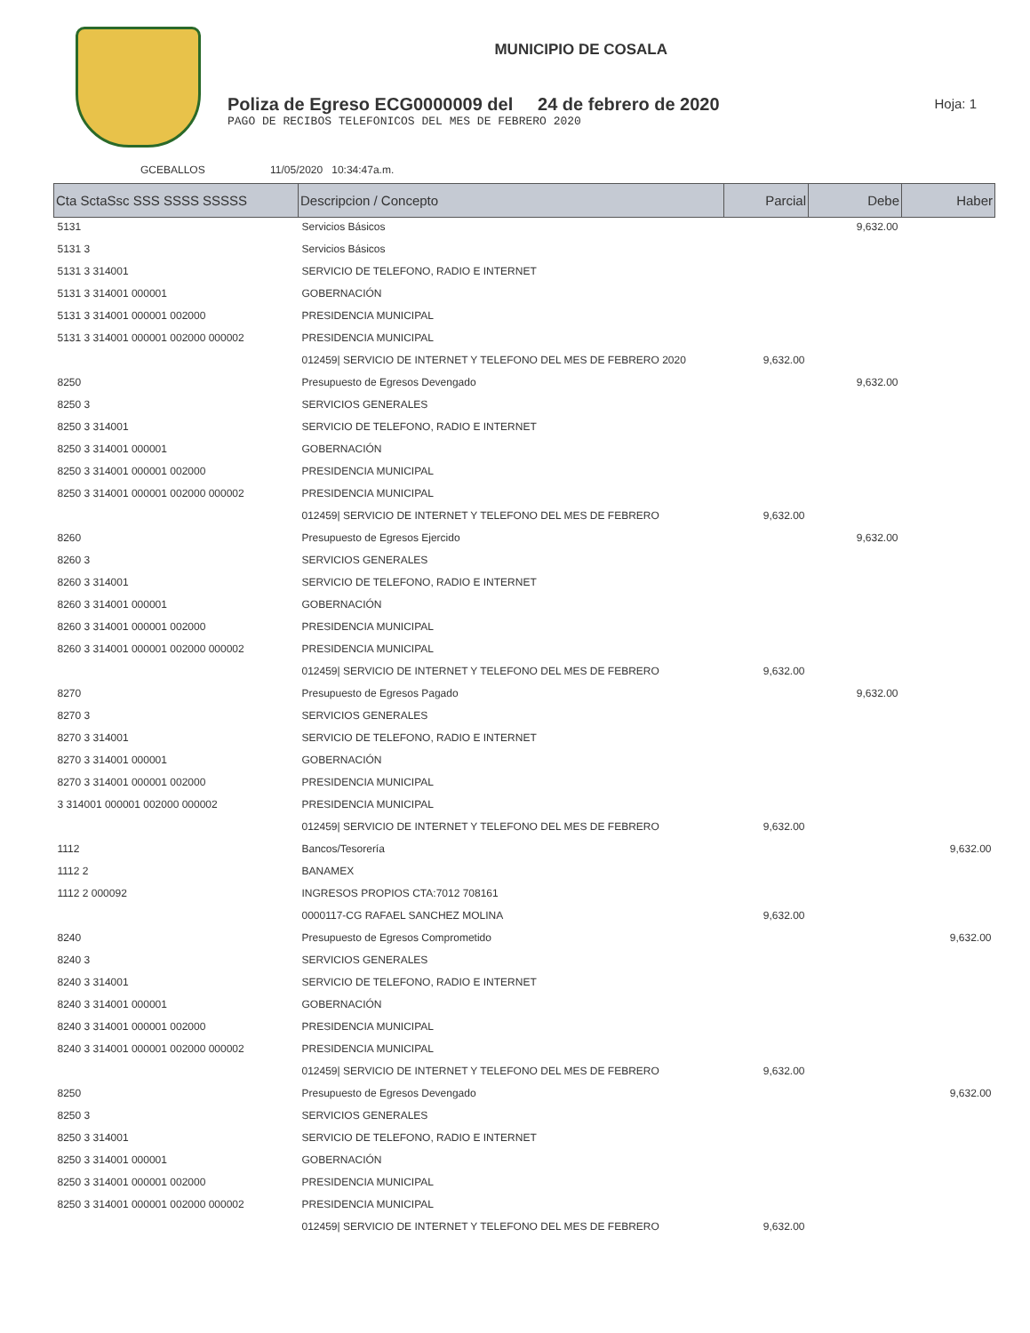MUNICIPIO DE COSALA
Poliza de Egreso ECG0000009 del 24 de febrero de 2020
PAGO DE RECIBOS TELEFONICOS DEL MES DE FEBRERO 2020
Hoja: 1
GCEBALLOS 11/05/2020 10:34:47a.m.
| Cta SctaSsc SSS SSSS SSSSS | Descripcion / Concepto | Parcial | Debe | Haber |
| --- | --- | --- | --- | --- |
| 5131 | Servicios Básicos | | 9,632.00 | |
| 5131 3 | Servicios Básicos | | | |
| 5131 3 314001 | SERVICIO DE TELEFONO, RADIO E INTERNET | | | |
| 5131 3 314001 000001 | GOBERNACIÓN | | | |
| 5131 3 314001 000001 002000 | PRESIDENCIA MUNICIPAL | | | |
| 5131 3 314001 000001 002000 000002 | PRESIDENCIA MUNICIPAL | | | |
| | 012459/ SERVICIO DE INTERNET Y TELEFONO DEL MES DE FEBRERO 2020 | 9,632.00 | | |
| 8250 | Presupuesto de Egresos Devengado | | 9,632.00 | |
| 8250 3 | SERVICIOS GENERALES | | | |
| 8250 3 314001 | SERVICIO DE TELEFONO, RADIO E INTERNET | | | |
| 8250 3 314001 000001 | GOBERNACIÓN | | | |
| 8250 3 314001 000001 002000 | PRESIDENCIA MUNICIPAL | | | |
| 8250 3 314001 000001 002000 000002 | PRESIDENCIA MUNICIPAL | | | |
| | 012459/ SERVICIO DE INTERNET Y TELEFONO DEL MES DE FEBRERO | 9,632.00 | | |
| 8260 | Presupuesto de Egresos Ejercido | | 9,632.00 | |
| 8260 3 | SERVICIOS GENERALES | | | |
| 8260 3 314001 | SERVICIO DE TELEFONO, RADIO E INTERNET | | | |
| 8260 3 314001 000001 | GOBERNACIÓN | | | |
| 8260 3 314001 000001 002000 | PRESIDENCIA MUNICIPAL | | | |
| 8260 3 314001 000001 002000 000002 | PRESIDENCIA MUNICIPAL | | | |
| | 012459/ SERVICIO DE INTERNET Y TELEFONO DEL MES DE FEBRERO | 9,632.00 | | |
| 8270 | Presupuesto de Egresos Pagado | | 9,632.00 | |
| 8270 3 | SERVICIOS GENERALES | | | |
| 8270 3 314001 | SERVICIO DE TELEFONO, RADIO E INTERNET | | | |
| 8270 3 314001 000001 | GOBERNACIÓN | | | |
| 8270 3 314001 000001 002000 | PRESIDENCIA MUNICIPAL | | | |
| 3 314001 000001 002000 000002 | PRESIDENCIA MUNICIPAL | | | |
| | 012459/ SERVICIO DE INTERNET Y TELEFONO DEL MES DE FEBRERO | 9,632.00 | | |
| 1112 | Bancos/Tesorería | | | 9,632.00 |
| 1112 2 | BANAMEX | | | |
| 1112 2 000092 | INGRESOS PROPIOS CTA:7012 708161 | | | |
| | 0000117-CG RAFAEL SANCHEZ MOLINA | 9,632.00 | | |
| 8240 | Presupuesto de Egresos Comprometido | | | 9,632.00 |
| 8240 3 | SERVICIOS GENERALES | | | |
| 8240 3 314001 | SERVICIO DE TELEFONO, RADIO E INTERNET | | | |
| 8240 3 314001 000001 | GOBERNACIÓN | | | |
| 8240 3 314001 000001 002000 | PRESIDENCIA MUNICIPAL | | | |
| 8240 3 314001 000001 002000 000002 | PRESIDENCIA MUNICIPAL | | | |
| | 012459/ SERVICIO DE INTERNET Y TELEFONO DEL MES DE FEBRERO | 9,632.00 | | |
| 8250 | Presupuesto de Egresos Devengado | | | 9,632.00 |
| 8250 3 | SERVICIOS GENERALES | | | |
| 8250 3 314001 | SERVICIO DE TELEFONO, RADIO E INTERNET | | | |
| 8250 3 314001 000001 | GOBERNACIÓN | | | |
| 8250 3 314001 000001 002000 | PRESIDENCIA MUNICIPAL | | | |
| 8250 3 314001 000001 002000 000002 | PRESIDENCIA MUNICIPAL | | | |
| | 012459/ SERVICIO DE INTERNET Y TELEFONO DEL MES DE FEBRERO | 9,632.00 | | |